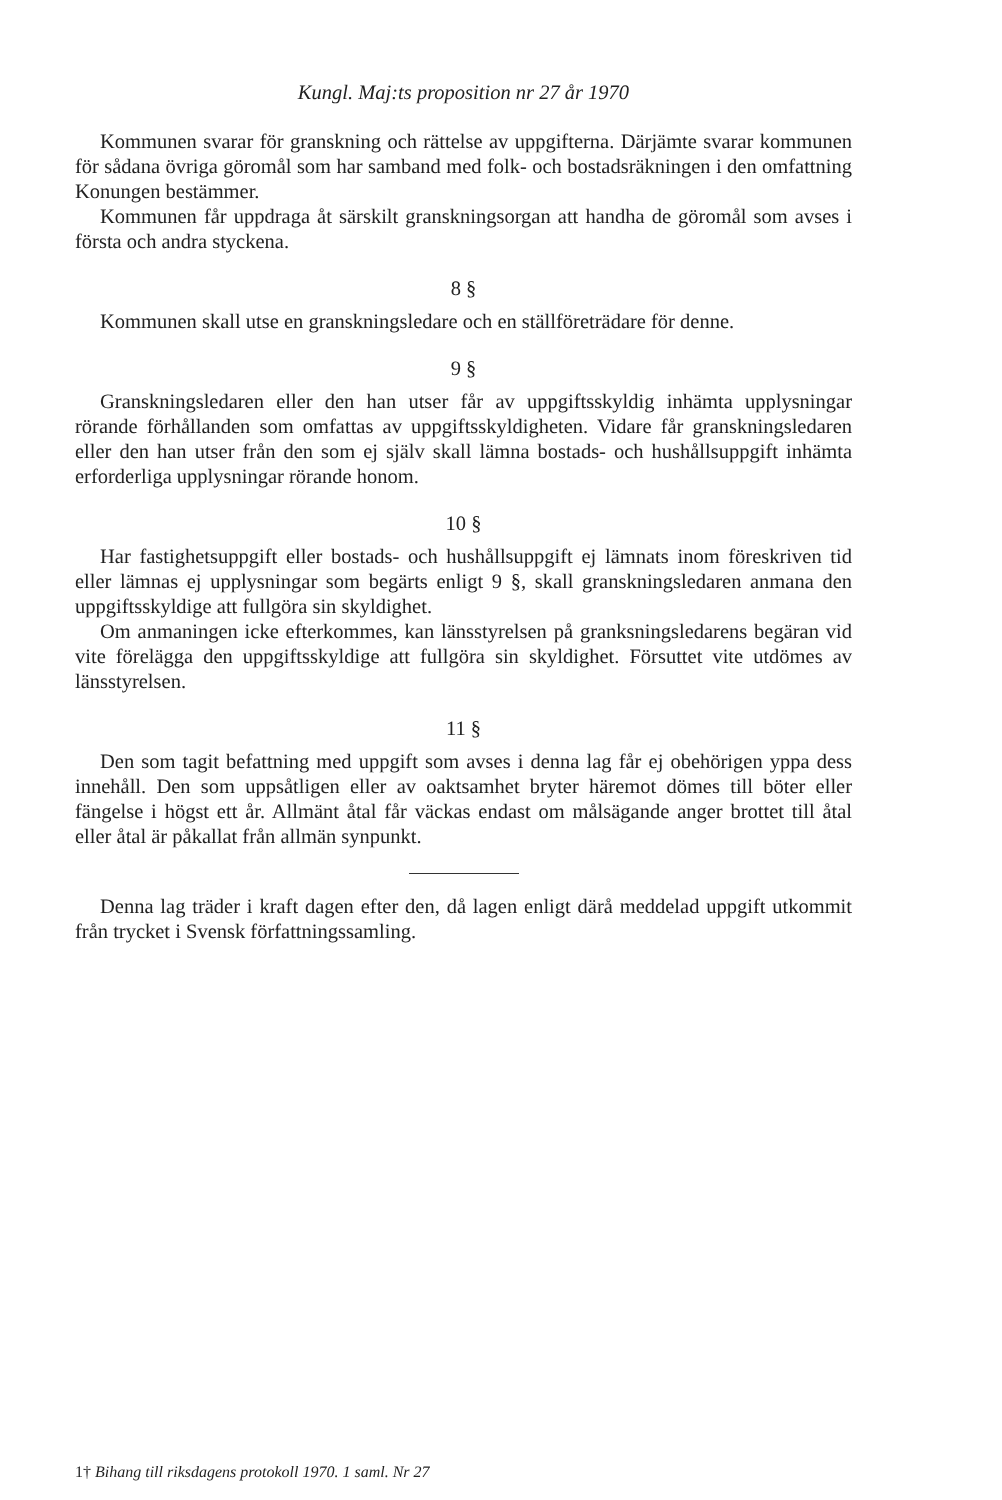Kungl. Maj:ts proposition nr 27 år 1970
Kommunen svarar för granskning och rättelse av uppgifterna. Därjämte svarar kommunen för sådana övriga göromål som har samband med folk- och bostadsräkningen i den omfattning Konungen bestämmer.
Kommunen får uppdraga åt särskilt granskningsorgan att handha de göromål som avses i första och andra styckena.
8 §
Kommunen skall utse en granskningsledare och en ställföreträdare för denne.
9 §
Granskningsledaren eller den han utser får av uppgiftsskyldig inhämta upplysningar rörande förhållanden som omfattas av uppgiftsskyldigheten. Vidare får granskningsledaren eller den han utser från den som ej själv skall lämna bostads- och hushållsuppgift inhämta erforderliga upplysningar rörande honom.
10 §
Har fastighetsuppgift eller bostads- och hushållsuppgift ej lämnats inom föreskriven tid eller lämnas ej upplysningar som begärts enligt 9 §, skall granskningsledaren anmana den uppgiftsskyldige att fullgöra sin skyldighet.
Om anmaningen icke efterkommes, kan länsstyrelsen på granksningsledarens begäran vid vite förelägga den uppgiftsskyldige att fullgöra sin skyldighet. Försuttet vite utdömes av länsstyrelsen.
11 §
Den som tagit befattning med uppgift som avses i denna lag får ej obehörigen yppa dess innehåll. Den som uppsåtligen eller av oaktsamhet bryter häremot dömes till böter eller fängelse i högst ett år. Allmänt åtal får väckas endast om målsägande anger brottet till åtal eller åtal är påkallat från allmän synpunkt.
Denna lag träder i kraft dagen efter den, då lagen enligt därå meddelad uppgift utkommit från trycket i Svensk författningssamling.
1† Bihang till riksdagens protokoll 1970. 1 saml. Nr 27